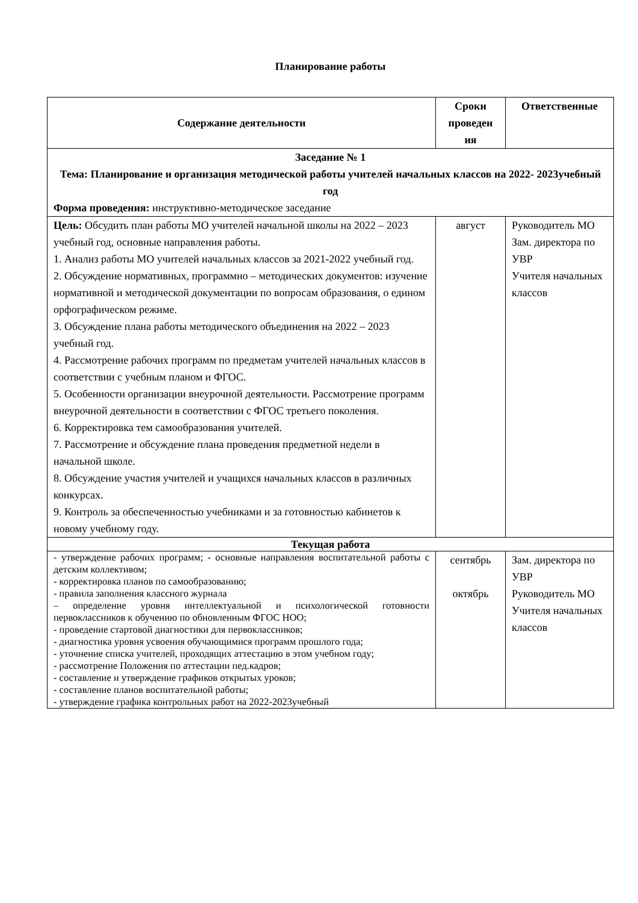Планирование работы
| Содержание деятельности | Сроки проведен ия | Ответственные |
| --- | --- | --- |
| Заседание № 1 Тема: Планирование и организация методической работы учителей начальных классов на 2022- 2023учебный год Форма проведения: инструктивно-методическое заседание | | |
| Цель: Обсудить план работы МО учителей начальной школы на 2022 – 2023 учебный год, основные направления работы. 1. Анализ работы МО учителей начальных классов за 2021-2022 учебный год. 2. Обсуждение нормативных, программно – методических документов: изучение нормативной и методической документации по вопросам образования, о едином орфографическом режиме. 3. Обсуждение плана работы методического объединения на 2022 – 2023 учебный год. 4. Рассмотрение рабочих программ по предметам учителей начальных классов в соответствии с учебным планом и ФГОС. 5. Особенности организации внеурочной деятельности. Рассмотрение программ внеурочной деятельности в соответствии с ФГОС третьего поколения. 6. Корректировка тем самообразования учителей. 7. Рассмотрение и обсуждение плана проведения предметной недели в начальной школе. 8. Обсуждение участия учителей и учащихся начальных классов в различных конкурсах. 9. Контроль за обеспеченностью учебниками и за готовностью кабинетов к новому учебному году. | август | Руководитель МО Зам. директора по УВР Учителя начальных классов |
| Текущая работа | | |
| - утверждение рабочих программ; - основные направления воспитательной работы с детским коллективом; - корректировка планов по самообразованию; - правила заполнения классного журнала – определение уровня интеллектуальной и психологической готовности первоклассников к обучению по обновленным ФГОС НОО; - проведение стартовой диагностики для первоклассников; - диагностика уровня усвоения обучающимися программ прошлого года; - уточнение списка учителей, проходящих аттестацию в этом учебном году; - рассмотрение Положения по аттестации пед.кадров; - составление и утверждение графиков открытых уроков; - составление планов воспитательной работы; - утверждение графика контрольных работ на 2022-2023учебный | сентябрь октябрь | Зам. директора по УВР Руководитель МО Учителя начальных классов |